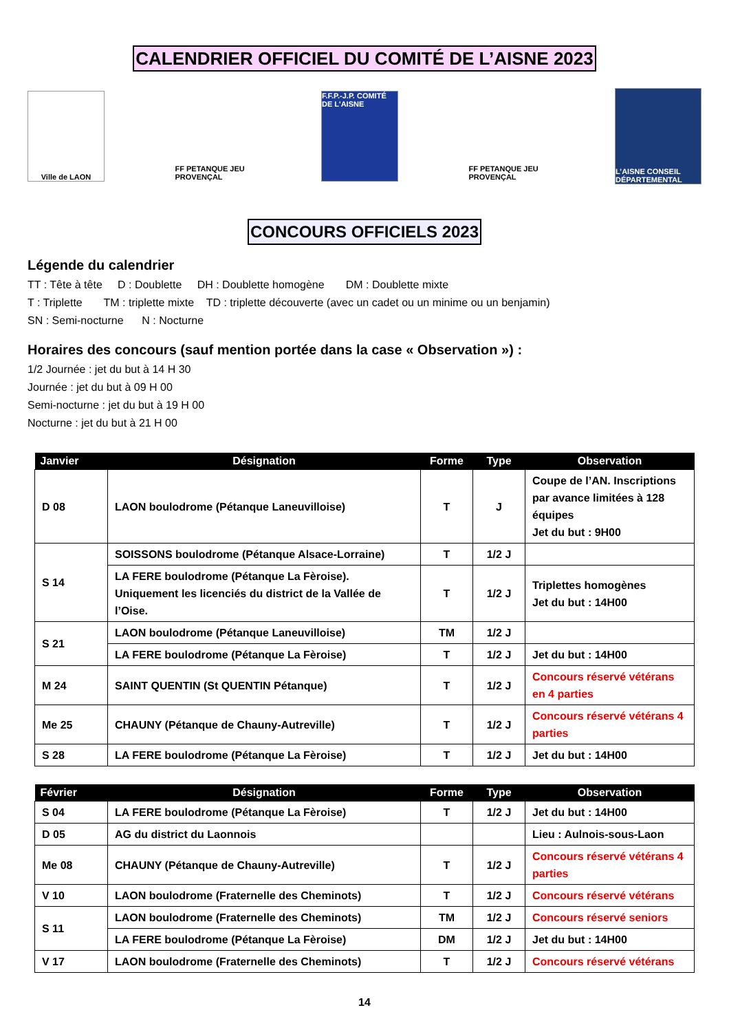CALENDRIER OFFICIEL DU COMITÉ DE L’AISNE 2023
Ville de LAON
FF PETANQUE JEU PROVENÇAL
F.F.P.-J.P. COMITÉ DE L'AISNE
FF PETANQUE JEU PROVENÇAL
L’AISNE CONSEIL DÉPARTEMENTAL
CONCOURS OFFICIELS 2023
Légende du calendrier
TT : Tête à tête D : Doublette DH : Doublette homogène DM : Doublette mixte
T : Triplette TM : triplette mixte TD : triplette découverte (avec un cadet ou un minime ou un benjamin)
SN : Semi-nocturne N : Nocturne
Horaires des concours (sauf mention portée dans la case « Observation ») :
1/2 Journée : jet du but à 14 H 30
Journée : jet du but à 09 H 00
Semi-nocturne : jet du but à 19 H 00
Nocturne : jet du but à 21 H 00
| Janvier | Désignation | Forme | Type | Observation |
| --- | --- | --- | --- | --- |
| D 08 | LAON boulodrome (Pétanque Laneuvilloise) | T | J | Coupe de l’AN. Inscriptions par avance limitées à 128 équipes Jet du but : 9H00 |
| S 14 | SOISSONS boulodrome (Pétanque Alsace-Lorraine) | T | 1/2 J | |
| | LA FERE boulodrome (Pétanque La Fèroise). Uniquement les licenciés du district de la Vallée de l’Oise. | T | 1/2 J | Triplettes homogènes Jet du but : 14H00 |
| S 21 | LAON boulodrome (Pétanque Laneuvilloise) | TM | 1/2 J | |
| | LA FERE boulodrome (Pétanque La Fèroise) | T | 1/2 J | Jet du but : 14H00 |
| M 24 | SAINT QUENTIN (St QUENTIN Pétanque) | T | 1/2 J | Concours réservé vétérans en 4 parties |
| Me 25 | CHAUNY (Pétanque de Chauny-Autreville) | T | 1/2 J | Concours réservé vétérans 4 parties |
| S 28 | LA FERE boulodrome (Pétanque La Fèroise) | T | 1/2 J | Jet du but : 14H00 |
| Février | Désignation | Forme | Type | Observation |
| --- | --- | --- | --- | --- |
| S 04 | LA FERE boulodrome (Pétanque La Fèroise) | T | 1/2 J | Jet du but : 14H00 |
| D 05 | AG du district du Laonnois | | | Lieu : Aulnois-sous-Laon |
| Me 08 | CHAUNY (Pétanque de Chauny-Autreville) | T | 1/2 J | Concours réservé vétérans 4 parties |
| V 10 | LAON boulodrome (Fraternelle des Cheminots) | T | 1/2 J | Concours réservé vétérans |
| S 11 | LAON boulodrome (Fraternelle des Cheminots) | TM | 1/2 J | Concours réservé seniors |
| | LA FERE boulodrome (Pétanque La Fèroise) | DM | 1/2 J | Jet du but : 14H00 |
| V 17 | LAON boulodrome (Fraternelle des Cheminots) | T | 1/2 J | Concours réservé vétérans |
14